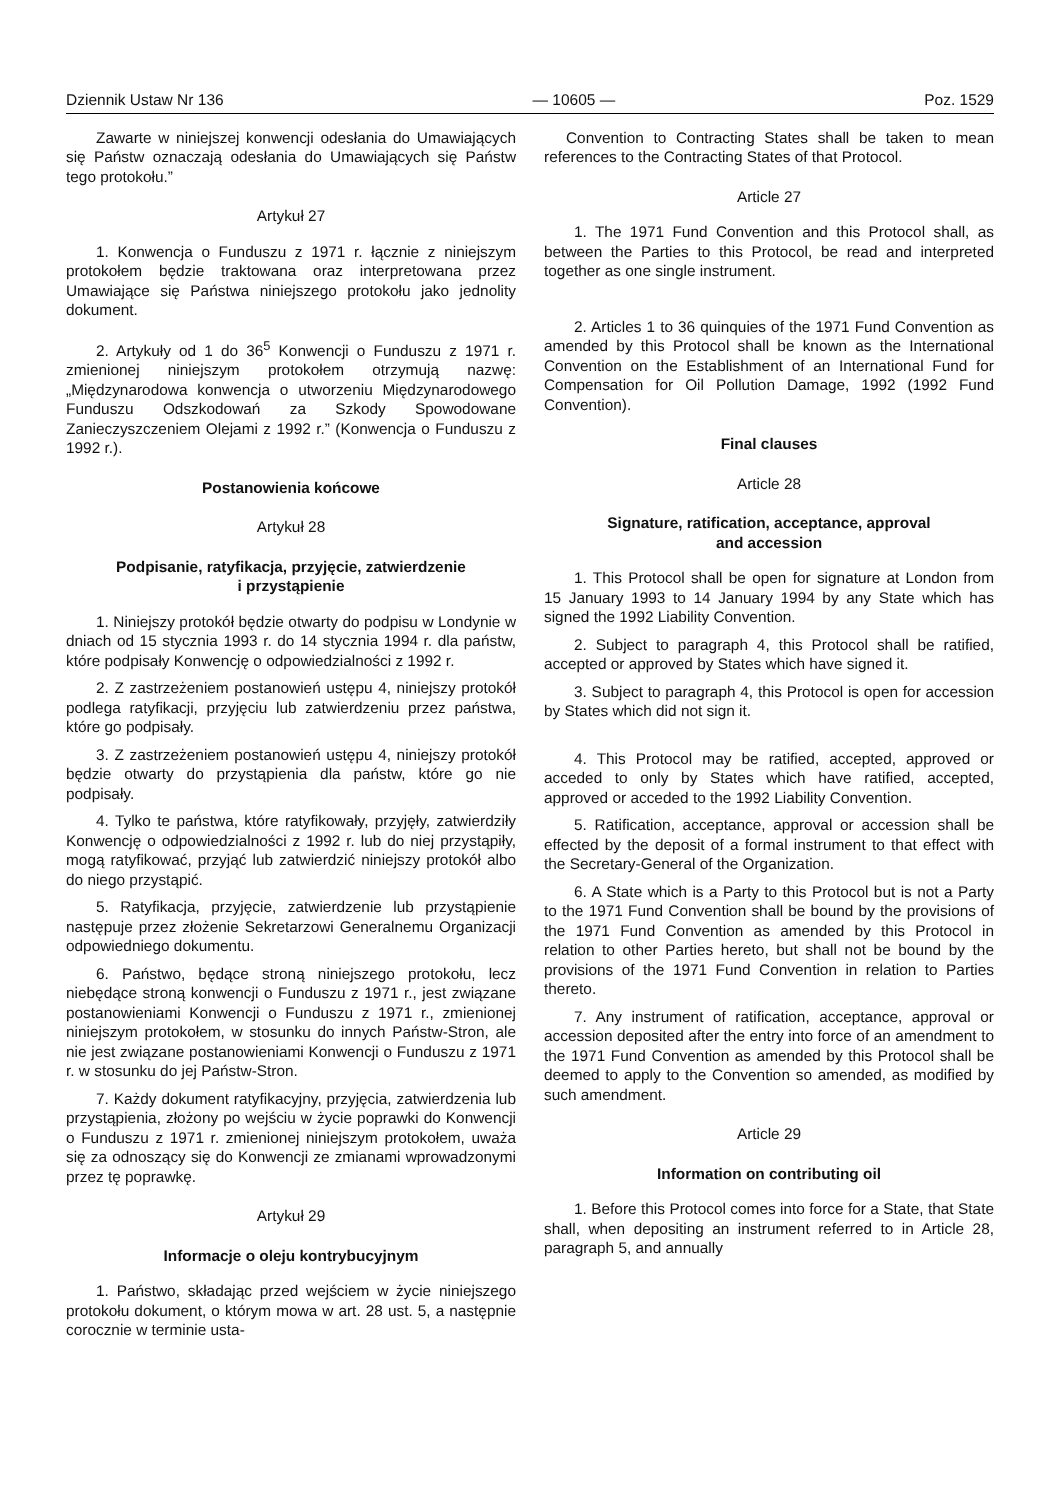Dziennik Ustaw Nr 136 — 10605 — Poz. 1529
Zawarte w niniejszej konwencji odesłania do Umawiających się Państw oznaczają odesłania do Umawiających się Państw tego protokołu.”
Artykuł 27
1. Konwencja o Funduszu z 1971 r. łącznie z niniejszym protokołem będzie traktowana oraz interpretowana przez Umawiające się Państwa niniejszego protokołu jako jednolity dokument.
2. Artykuły od 1 do 36<sup>5</sup> Konwencji o Funduszu z 1971 r. zmienionej niniejszym protokołem otrzymują nazwę: „Międzynarodowa konwencja o utworzeniu Międzynarodowego Funduszu Odszkodowań za Szkody Spowodowane Zanieczyszczeniem Olejami z 1992 r.” (Konwencja o Funduszu z 1992 r.).
Postanowienia końcowe
Artykuł 28
Podpisanie, ratyfikacja, przyjęcie, zatwierdzenie
i przystąpienie
1. Niniejszy protokół będzie otwarty do podpisu w Londynie w dniach od 15 stycznia 1993 r. do 14 stycznia 1994 r. dla państw, które podpisały Konwencję o odpowiedzialności z 1992 r.
2. Z zastrzeżeniem postanowień ustępu 4, niniejszy protokół podlega ratyfikacji, przyjęciu lub zatwierdzeniu przez państwa, które go podpisały.
3. Z zastrzeżeniem postanowień ustępu 4, niniejszy protokół będzie otwarty do przystąpienia dla państw, które go nie podpisały.
4. Tylko te państwa, które ratyfikowały, przyjęły, zatwierdziły Konwencję o odpowiedzialności z 1992 r. lub do niej przystąpiły, mogą ratyfikować, przyjąć lub zatwierdzić niniejszy protokół albo do niego przystąpić.
5. Ratyfikacja, przyjęcie, zatwierdzenie lub przystąpienie następuje przez złożenie Sekretarzowi Generalnemu Organizacji odpowiedniego dokumentu.
6. Państwo, będące stroną niniejszego protokołu, lecz niebędące stroną konwencji o Funduszu z 1971 r., jest związane postanowieniami Konwencji o Funduszu z 1971 r., zmienionej niniejszym protokołem, w stosunku do innych Państw-Stron, ale nie jest związane postanowieniami Konwencji o Funduszu z 1971 r. w stosunku do jej Państw-Stron.
7. Każdy dokument ratyfikacyjny, przyjęcia, zatwierdzenia lub przystąpienia, złożony po wejściu w życie poprawki do Konwencji o Funduszu z 1971 r. zmienionej niniejszym protokołem, uważa się za odnoszący się do Konwencji ze zmianami wprowadzonymi przez tę poprawkę.
Artykuł 29
Informacje o oleju kontrybucyjnym
1. Państwo, składając przed wejściem w życie niniejszego protokołu dokument, o którym mowa w art. 28 ust. 5, a następnie corocznie w terminie usta-
Convention to Contracting States shall be taken to mean references to the Contracting States of that Protocol.
Article 27
1. The 1971 Fund Convention and this Protocol shall, as between the Parties to this Protocol, be read and interpreted together as one single instrument.
2. Articles 1 to 36 quinquies of the 1971 Fund Convention as amended by this Protocol shall be known as the International Convention on the Establishment of an International Fund for Compensation for Oil Pollution Damage, 1992 (1992 Fund Convention).
Final clauses
Article 28
Signature, ratification, acceptance, approval
and accession
1. This Protocol shall be open for signature at London from 15 January 1993 to 14 January 1994 by any State which has signed the 1992 Liability Convention.
2. Subject to paragraph 4, this Protocol shall be ratified, accepted or approved by States which have signed it.
3. Subject to paragraph 4, this Protocol is open for accession by States which did not sign it.
4. This Protocol may be ratified, accepted, approved or acceded to only by States which have ratified, accepted, approved or acceded to the 1992 Liability Convention.
5. Ratification, acceptance, approval or accession shall be effected by the deposit of a formal instrument to that effect with the Secretary-General of the Organization.
6. A State which is a Party to this Protocol but is not a Party to the 1971 Fund Convention shall be bound by the provisions of the 1971 Fund Convention as amended by this Protocol in relation to other Parties hereto, but shall not be bound by the provisions of the 1971 Fund Convention in relation to Parties thereto.
7. Any instrument of ratification, acceptance, approval or accession deposited after the entry into force of an amendment to the 1971 Fund Convention as amended by this Protocol shall be deemed to apply to the Convention so amended, as modified by such amendment.
Article 29
Information on contributing oil
1. Before this Protocol comes into force for a State, that State shall, when depositing an instrument referred to in Article 28, paragraph 5, and annually